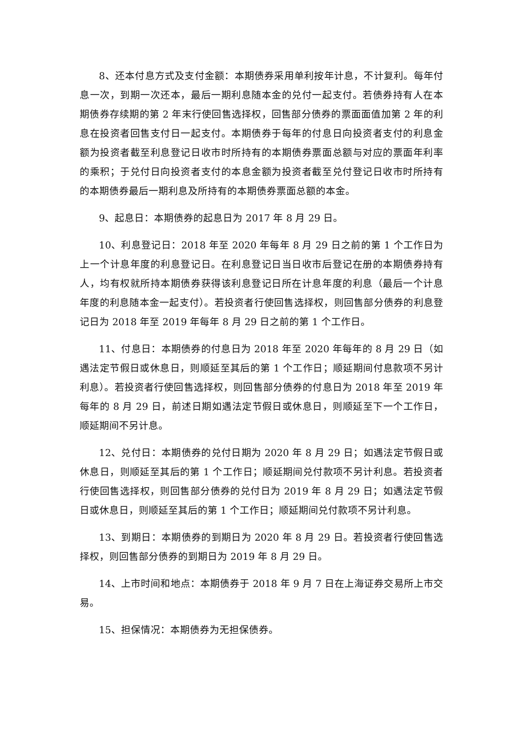8、还本付息方式及支付金额：本期债券采用单利按年计息，不计复利。每年付息一次，到期一次还本，最后一期利息随本金的兑付一起支付。若债券持有人在本期债券存续期的第 2 年末行使回售选择权，回售部分债券的票面面值加第 2 年的利息在投资者回售支付日一起支付。本期债券于每年的付息日向投资者支付的利息金额为投资者截至利息登记日收市时所持有的本期债券票面总额与对应的票面年利率的乘积；于兑付日向投资者支付的本息金额为投资者截至兑付登记日收市时所持有的本期债券最后一期利息及所持有的本期债券票面总额的本金。
9、起息日：本期债券的起息日为 2017 年 8 月 29 日。
10、利息登记日：2018 年至 2020 年每年 8 月 29 日之前的第 1 个工作日为上一个计息年度的利息登记日。在利息登记日当日收市后登记在册的本期债券持有人，均有权就所持本期债券获得该利息登记日所在计息年度的利息（最后一个计息年度的利息随本金一起支付）。若投资者行使回售选择权，则回售部分债券的利息登记日为 2018 年至 2019 年每年 8 月 29 日之前的第 1 个工作日。
11、付息日：本期债券的付息日为 2018 年至 2020 年每年的 8 月 29 日（如遇法定节假日或休息日，则顺延至其后的第 1 个工作日；顺延期间付息款项不另计利息）。若投资者行使回售选择权，则回售部分债券的付息日为 2018 年至 2019 年每年的 8 月 29 日，前述日期如遇法定节假日或休息日，则顺延至下一个工作日，顺延期间不另计息。
12、兑付日：本期债券的兑付日期为 2020 年 8 月 29 日；如遇法定节假日或休息日，则顺延至其后的第 1 个工作日；顺延期间兑付款项不另计利息。若投资者行使回售选择权，则回售部分债券的兑付日为 2019 年 8 月 29 日；如遇法定节假日或休息日，则顺延至其后的第 1 个工作日；顺延期间兑付款项不另计利息。
13、到期日：本期债券的到期日为 2020 年 8 月 29 日。若投资者行使回售选择权，则回售部分债券的到期日为 2019 年 8 月 29 日。
14、上市时间和地点：本期债券于 2018 年 9 月 7 日在上海证券交易所上市交易。
15、担保情况：本期债券为无担保债券。